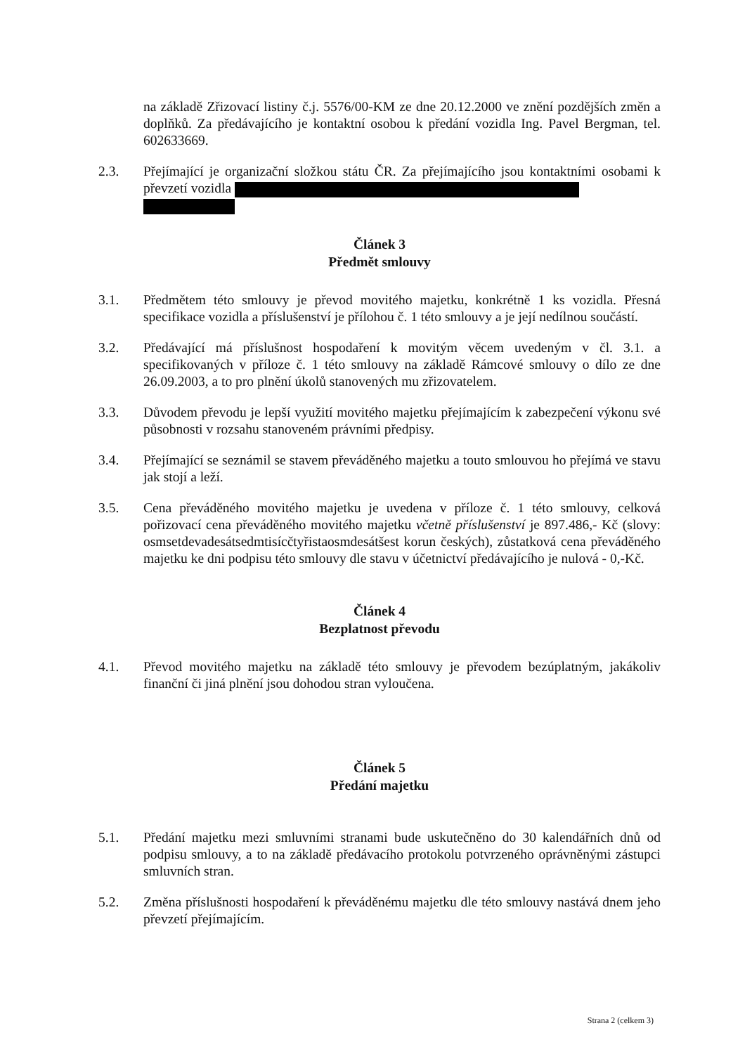na základě Zřizovací listiny č.j. 5576/00-KM ze dne 20.12.2000 ve znění pozdějších změn a doplňků. Za předávajícího je kontaktní osobou k předání vozidla Ing. Pavel Bergman, tel. 602633669.
2.3. Přejímající je organizační složkou státu ČR. Za přejímajícího jsou kontaktními osobami k převzetí vozidla
Článek 3
Předmět smlouvy
3.1. Předmětem této smlouvy je převod movitého majetku, konkrétně 1 ks vozidla. Přesná specifikace vozidla a příslušenství je přílohou č. 1 této smlouvy a je její nedílnou součástí.
3.2. Předávající má příslušnost hospodaření k movitým věcem uvedeným v čl. 3.1. a specifikovaných v příloze č. 1 této smlouvy na základě Rámcové smlouvy o dílo ze dne 26.09.2003, a to pro plnění úkolů stanovených mu zřizovatelem.
3.3. Důvodem převodu je lepší využití movitého majetku přejímajícím k zabezpečení výkonu své působnosti v rozsahu stanoveném právními předpisy.
3.4. Přejímající se seznámil se stavem převáděného majetku a touto smlouvou ho přejímá ve stavu jak stojí a leží.
3.5. Cena převáděného movitého majetku je uvedena v příloze č. 1 této smlouvy, celková pořizovací cena převáděného movitého majetku včetně příslušenství je 897.486,- Kč (slovy: osmsetdevadesátsedmtisícčtyřistaosmdesátšest korun českých), zůstatková cena převáděného majetku ke dni podpisu této smlouvy dle stavu v účetnictví předávajícího je nulová - 0,-Kč.
Článek 4
Bezplatnost převodu
4.1. Převod movitého majetku na základě této smlouvy je převodem bezúplatným, jakákoliv finanční či jiná plnění jsou dohodou stran vyloučena.
Článek 5
Předání majetku
5.1. Předání majetku mezi smluvními stranami bude uskutečněno do 30 kalendářních dnů od podpisu smlouvy, a to na základě předávacího protokolu potvrzeného oprávněnými zástupci smluvních stran.
5.2. Změna příslušnosti hospodaření k převáděnému majetku dle této smlouvy nastává dnem jeho převzetí přejímajícím.
Strana 2 (celkem 3)